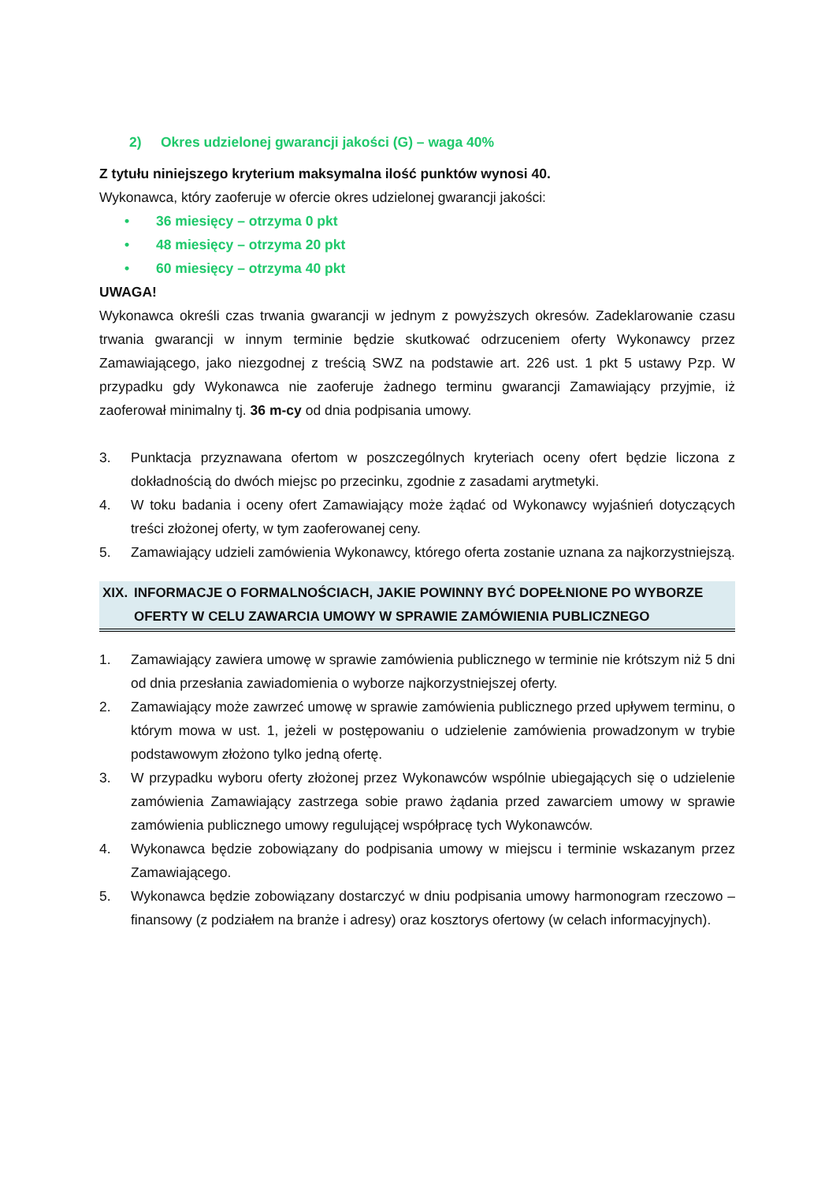2) Okres udzielonej gwarancji jakości (G) – waga 40%
Z tytułu niniejszego kryterium maksymalna ilość punktów wynosi 40.
Wykonawca, który zaoferuje w ofercie okres udzielonej gwarancji jakości:
• 36 miesięcy – otrzyma 0 pkt
• 48 miesięcy – otrzyma 20 pkt
• 60 miesięcy – otrzyma 40 pkt
UWAGA!
Wykonawca określi czas trwania gwarancji w jednym z powyższych okresów. Zadeklarowanie czasu trwania gwarancji w innym terminie będzie skutkować odrzuceniem oferty Wykonawcy przez Zamawiającego, jako niezgodnej z treścią SWZ na podstawie art. 226 ust. 1 pkt 5 ustawy Pzp. W przypadku gdy Wykonawca nie zaoferuje żadnego terminu gwarancji Zamawiający przyjmie, iż zaoferował minimalny tj. 36 m-cy od dnia podpisania umowy.
3. Punktacja przyznawana ofertom w poszczególnych kryteriach oceny ofert będzie liczona z dokładnością do dwóch miejsc po przecinku, zgodnie z zasadami arytmetyki.
4. W toku badania i oceny ofert Zamawiający może żądać od Wykonawcy wyjaśnień dotyczących treści złożonej oferty, w tym zaoferowanej ceny.
5. Zamawiający udzieli zamówienia Wykonawcy, którego oferta zostanie uznana za najkorzystniejszą.
XIX. INFORMACJE O FORMALNOŚCIACH, JAKIE POWINNY BYĆ DOPEŁNIONE PO WYBORZE OFERTY W CELU ZAWARCIA UMOWY W SPRAWIE ZAMÓWIENIA PUBLICZNEGO
1. Zamawiający zawiera umowę w sprawie zamówienia publicznego w terminie nie krótszym niż 5 dni od dnia przesłania zawiadomienia o wyborze najkorzystniejszej oferty.
2. Zamawiający może zawrzeć umowę w sprawie zamówienia publicznego przed upływem terminu, o którym mowa w ust. 1, jeżeli w postępowaniu o udzielenie zamówienia prowadzonym w trybie podstawowym złożono tylko jedną ofertę.
3. W przypadku wyboru oferty złożonej przez Wykonawców wspólnie ubiegających się o udzielenie zamówienia Zamawiający zastrzega sobie prawo żądania przed zawarciem umowy w sprawie zamówienia publicznego umowy regulującej współpracę tych Wykonawców.
4. Wykonawca będzie zobowiązany do podpisania umowy w miejscu i terminie wskazanym przez Zamawiającego.
5. Wykonawca będzie zobowiązany dostarczyć w dniu podpisania umowy harmonogram rzeczowo – finansowy (z podziałem na branże i adresy) oraz kosztorys ofertowy (w celach informacyjnych).